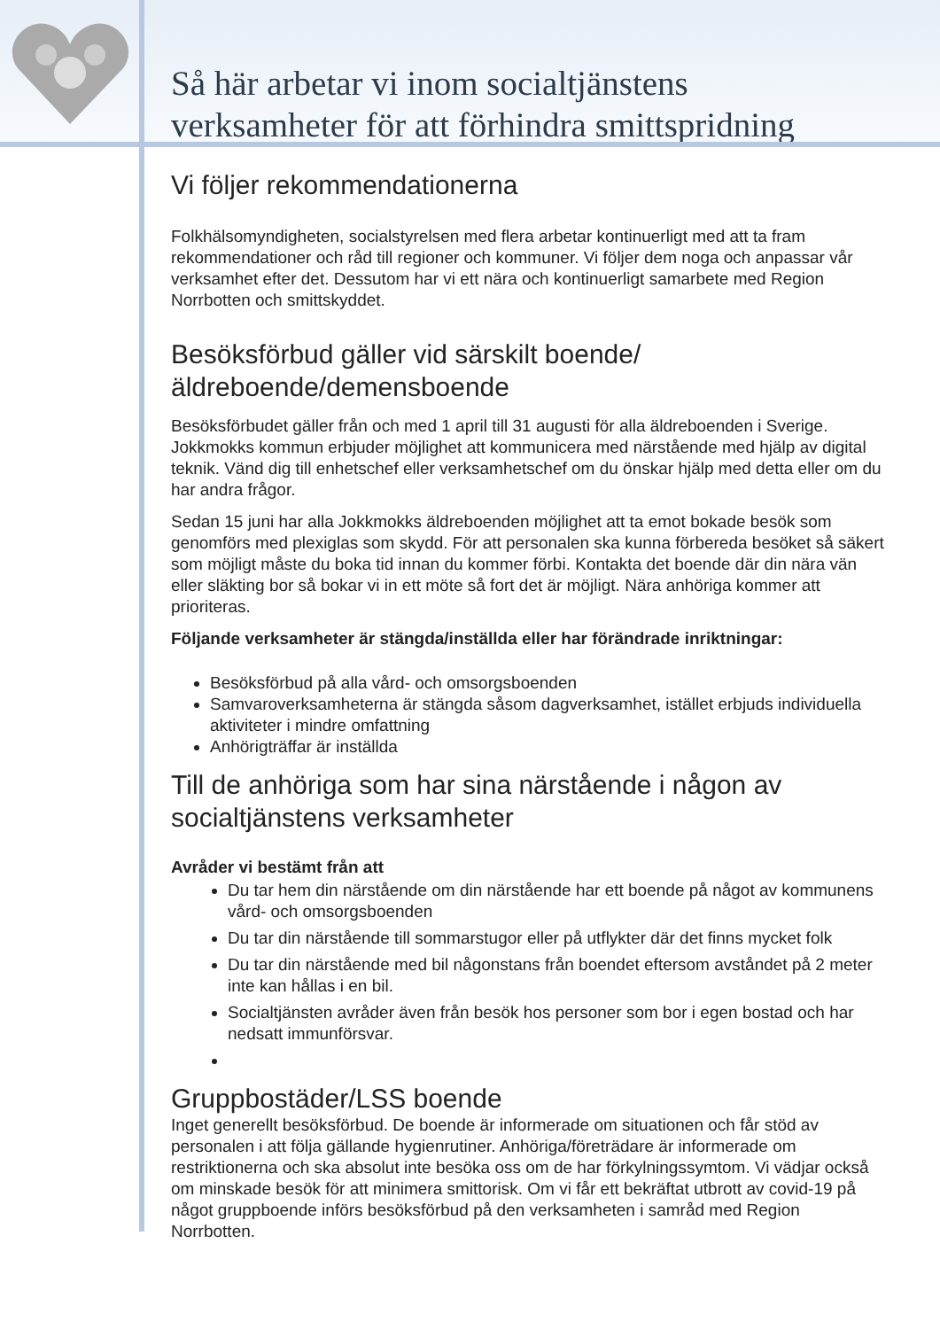Så här arbetar vi inom socialtjänstens
verksamheter för att förhindra smittspridning
Vi följer rekommendationerna
Folkhälsomyndigheten, socialstyrelsen med flera arbetar kontinuerligt med att ta fram rekommendationer och råd till regioner och kommuner. Vi följer dem noga och anpassar vår verksamhet efter det. Dessutom har vi ett nära och kontinuerligt samarbete med Region Norrbotten och smittskyddet.
Besöksförbud gäller vid särskilt boende/äldreboende/demensboende
Besöksförbudet gäller från och med 1 april till 31 augusti för alla äldreboenden i Sverige. Jokkmokks kommun erbjuder möjlighet att kommunicera med närstående med hjälp av digital teknik. Vänd dig till enhetschef eller verksamhetschef om du önskar hjälp med detta eller om du har andra frågor.
Sedan 15 juni har alla Jokkmokks äldreboenden möjlighet att ta emot bokade besök som genomförs med plexiglas som skydd. För att personalen ska kunna förbereda besöket så säkert som möjligt måste du boka tid innan du kommer förbi. Kontakta det boende där din nära vän eller släkting bor så bokar vi in ett möte så fort det är möjligt. Nära anhöriga kommer att prioriteras.
Följande verksamheter är stängda/inställda eller har förändrade inriktningar:
Besöksförbud på alla vård- och omsorgsboenden
Samvaroverksamheterna är stängda såsom dagverksamhet, istället erbjuds individuella aktiviteter i mindre omfattning
Anhörigträffar är inställda
Till de anhöriga som har sina närstående i någon av socialtjänstens verksamheter
Avråder vi bestämt från att
Du tar hem din närstående om din närstående har ett boende på något av kommunens vård- och omsorgsboenden
Du tar din närstående till sommarstugor eller på utflykter där det finns mycket folk
Du tar din närstående med bil någonstans från boendet eftersom avståndet på 2 meter inte kan hållas i en bil.
Socialtjänsten avråder även från besök hos personer som bor i egen bostad och har nedsatt immunförsvar.
Gruppbostäder/LSS boende
Inget generellt besöksförbud. De boende är informerade om situationen och får stöd av personalen i att följa gällande hygienrutiner. Anhöriga/företrädare är informerade om restriktionerna och ska absolut inte besöka oss om de har förkylningssymtom. Vi vädjar också om minskade besök för att minimera smittorisk. Om vi får ett bekräftat utbrott av covid-19 på något gruppboende införs besöksförbud på den verksamheten i samråd med Region Norrbotten.